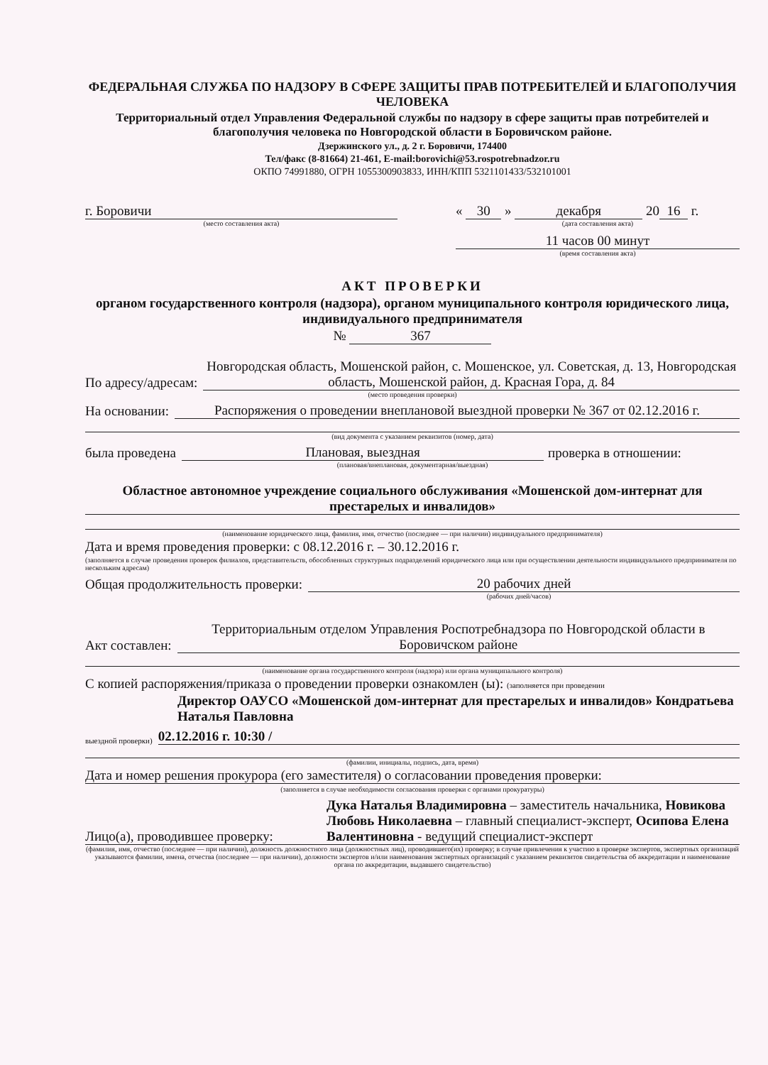ФЕДЕРАЛЬНАЯ СЛУЖБА ПО НАДЗОРУ В СФЕРЕ ЗАЩИТЫ ПРАВ ПОТРЕБИТЕЛЕЙ И БЛАГОПОЛУЧИЯ ЧЕЛОВЕКА
Территориальный отдел Управления Федеральной службы по надзору в сфере защиты прав потребителей и благополучия человека по Новгородской области в Боровичском районе.
Дзержинского ул., д. 2 г. Боровичи, 174400
Тел/факс (8-81664) 21-461, E-mail:borovichi@53.rospotrebnadzor.ru
ОКПО 74991880, ОГРН 1055300903833, ИНН/КПП 5321101433/532101001
г. Боровичи
(место составления акта)
« 30 » декабря 20 16 г.
(дата составления акта)
11 часов 00 минут
(время составления акта)
АКТ ПРОВЕРКИ
органом государственного контроля (надзора), органом муниципального контроля юридического лица, индивидуального предпринимателя
№ 367
По адресу/адресам: Новгородская область, Мошенской район, с. Мошенское, ул. Советская, д. 13, Новгородская область, Мошенской район, д. Красная Гора, д. 84
(место проведения проверки)
На основании: Распоряжения о проведении внеплановой выездной проверки № 367 от 02.12.2016 г.
(вид документа с указанием реквизитов (номер, дата)
была проведена Плановая, выездная проверка в отношении:
(плановая/внеплановая, документарная/выездная)
Областное автономное учреждение социального обслуживания «Мошенской дом-интернат для престарелых и инвалидов»
(наименование юридического лица, фамилия, имя, отчество (последнее — при наличии) индивидуального предпринимателя)
Дата и время проведения проверки: с 08.12.2016 г. – 30.12.2016 г.
(заполняется в случае проведения проверок филиалов, представительств, обособленных структурных подразделений юридического лица или при осуществлении деятельности индивидуального предпринимателя по нескольким адресам)
Общая продолжительность проверки: 20 рабочих дней
(рабочих дней/часов)
Акт составлен: Территориальным отделом Управления Роспотребнадзора по Новгородской области в Боровичском районе
(наименование органа государственного контроля (надзора) или органа муниципального контроля)
С копией распоряжения/приказа о проведении проверки ознакомлен (ы): (заполняется при проведении
Директор ОАУСО «Мошенской дом-интернат для престарелых и инвалидов» Кондратьева Наталья Павловна
выездной проверки) 02.12.2016 г. 10:30 /
(фамилии, инициалы, подпись, дата, время)
Дата и номер решения прокурора (его заместителя) о согласовании проведения проверки:
(заполняется в случае необходимости согласования проверки с органами прокуратуры)
Лицо(а), проводившее проверку: Дука Наталья Владимировна – заместитель начальника, Новикова Любовь Николаевна – главный специалист-эксперт, Осипова Елена Валентиновна - ведущий специалист-эксперт
(фамилия, имя, отчество (последнее — при наличии), должность должностного лица (должностных лиц), проводившего(их) проверку; в случае привлечения к участию в проверке экспертов, экспертных организаций указываются фамилии, имена, отчества (последнее — при наличии), должности экспертов и/или наименования экспертных организаций с указанием реквизитов свидетельства об аккредитации и наименование органа по аккредитации, выдавшего свидетельство)